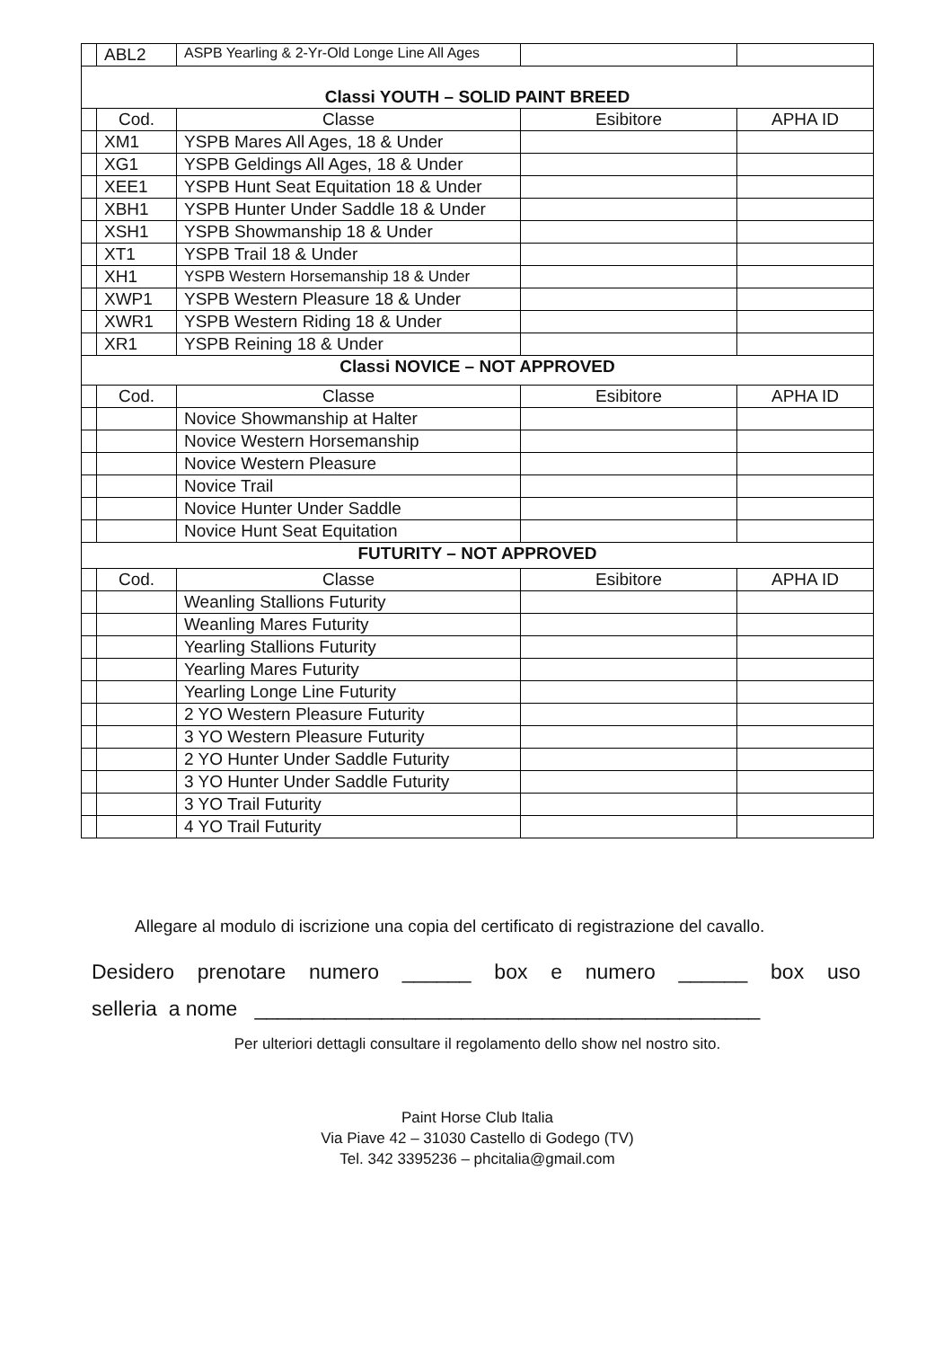| | ABL2 | ASPB Yearling & 2-Yr-Old Longe Line All Ages | | |
| Classi YOUTH – SOLID PAINT BREED | | | | |
| | Cod. | Classe | Esibitore | APHA ID |
| | XM1 | YSPB Mares All Ages, 18 & Under | | |
| | XG1 | YSPB Geldings All Ages, 18 & Under | | |
| | XEE1 | YSPB Hunt Seat Equitation 18 & Under | | |
| | XBH1 | YSPB Hunter Under Saddle 18 & Under | | |
| | XSH1 | YSPB Showmanship 18 & Under | | |
| | XT1 | YSPB Trail 18 & Under | | |
| | XH1 | YSPB Western Horsemanship 18 & Under | | |
| | XWP1 | YSPB Western Pleasure 18 & Under | | |
| | XWR1 | YSPB Western Riding 18 & Under | | |
| | XR1 | YSPB Reining 18 & Under | | |
| Classi NOVICE – NOT APPROVED | | | | |
| | Cod. | Classe | Esibitore | APHA ID |
| | | Novice Showmanship at Halter | | |
| | | Novice Western Horsemanship | | |
| | | Novice Western Pleasure | | |
| | | Novice Trail | | |
| | | Novice Hunter Under Saddle | | |
| | | Novice Hunt Seat Equitation | | |
| FUTURITY – NOT APPROVED | | | | |
| | Cod. | Classe | Esibitore | APHA ID |
| | | Weanling Stallions Futurity | | |
| | | Weanling Mares Futurity | | |
| | | Yearling Stallions Futurity | | |
| | | Yearling Mares Futurity | | |
| | | Yearling Longe Line Futurity | | |
| | | 2 YO Western Pleasure Futurity | | |
| | | 3 YO Western Pleasure Futurity | | |
| | | 2 YO Hunter Under Saddle Futurity | | |
| | | 3 YO Hunter Under Saddle Futurity | | |
| | | 3 YO Trail Futurity | | |
| | | 4 YO Trail Futurity | | |
Allegare al modulo di iscrizione una copia del certificato di registrazione del cavallo.
Desidero prenotare numero ______ box e numero ______ box uso
selleria a nome ____________________________________________
Per ulteriori dettagli consultare il regolamento dello show nel nostro sito.
Paint Horse Club Italia
Via Piave 42 – 31030 Castello di Godego (TV)
Tel. 342 3395236 – phcitalia@gmail.com